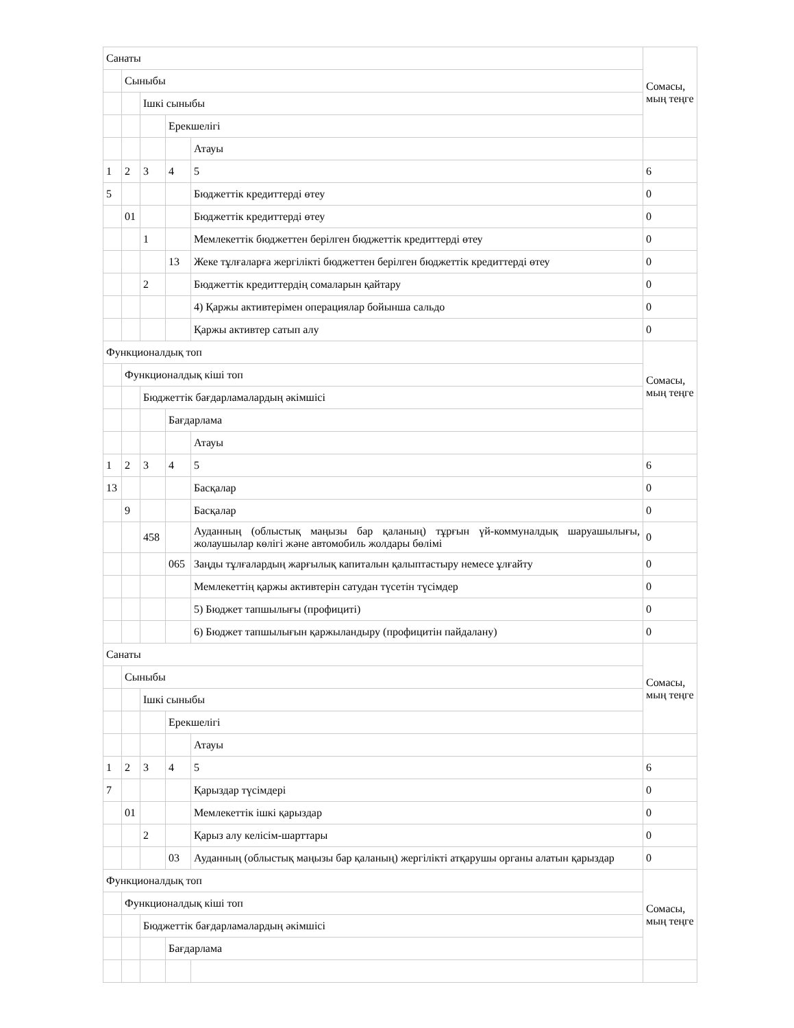| Санаты | | | | | Сомасы, мың теңге |
| | Сыныбы | | | | |
| | | Ішкі сыныбы | | | |
| | | | Ерекшелігі | | |
| | | | | Атауы | |
| 1 | 2 | 3 | 4 | 5 | 6 |
| 5 | | | | Бюджеттік кредиттерді өтеу | 0 |
| | 01 | | | Бюджеттік кредиттерді өтеу | 0 |
| | | 1 | | Мемлекеттік бюджеттен берілген бюджеттік кредиттерді өтеу | 0 |
| | | | 13 | Жеке тұлғаларға жергілікті бюджеттен берілген бюджеттік кредиттерді өтеу | 0 |
| | | 2 | | Бюджеттік кредиттердің сомаларын қайтару | 0 |
| | | | | 4) Қаржы активтерімен операциялар бойынша сальдо | 0 |
| | | | | Қаржы активтер сатып алу | 0 |
| Функционалдық топ | | | | | Сомасы, мың теңге |
| | Функционалдық кіші топ | | | | |
| | | Бюджеттік бағдарламалардың әкімшісі | | | |
| | | | Бағдарлама | | |
| | | | | Атауы | |
| 1 | 2 | 3 | 4 | 5 | 6 |
| 13 | | | | Басқалар | 0 |
| | 9 | | | Басқалар | 0 |
| | | 458 | | Ауданның (облыстық маңызы бар қаланың) тұрғын үй-коммуналдық шаруашылығы, жолаушылар көлігі және автомобиль жолдары бөлімі | 0 |
| | | | 065 | Заңды тұлғалардың жарғылық капиталын қалыптастыру немесе ұлғайту | 0 |
| | | | | Мемлекеттің қаржы активтерін сатудан түсетін түсімдер | 0 |
| | | | | 5) Бюджет тапшылығы (профициті) | 0 |
| | | | | 6) Бюджет тапшылығын қаржыландыру (профицитін пайдалану) | 0 |
| Санаты | | | | | Сомасы, мың теңге |
| | Сыныбы | | | | |
| | | Ішкі сыныбы | | | |
| | | | Ерекшелігі | | |
| | | | | Атауы | |
| 1 | 2 | 3 | 4 | 5 | 6 |
| 7 | | | | Қарыздар түсімдері | 0 |
| | 01 | | | Мемлекеттік ішкі қарыздар | 0 |
| | | 2 | | Қарыз алу келісім-шарттары | 0 |
| | | | 03 | Ауданның (облыстық маңызы бар қаланың) жергілікті атқарушы органы алатын қарыздар | 0 |
| Функционалдық топ | | | | | Сомасы, мың теңге |
| | Функционалдық кіші топ | | | | |
| | | Бюджеттік бағдарламалардың әкімшісі | | | |
| | | | Бағдарлама | | |